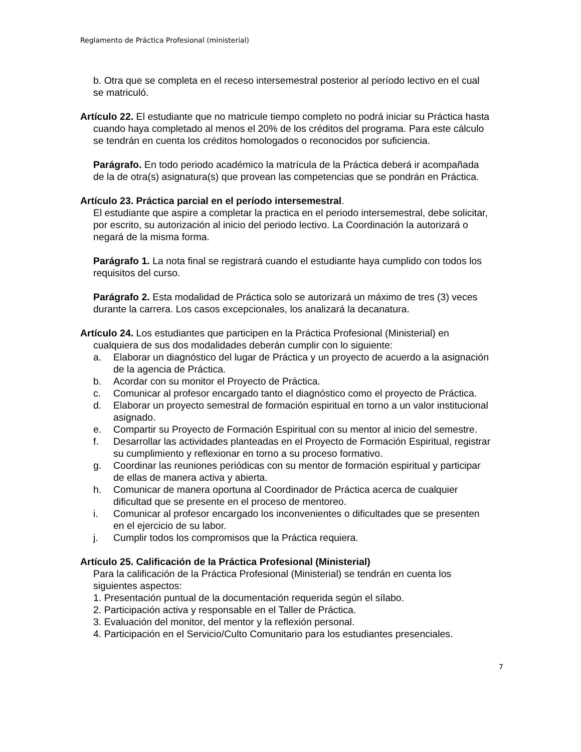Reglamento de Práctica Profesional (ministerial)
b. Otra que se completa en el receso intersemestral posterior al período lectivo en el cual se matriculó.
Artículo 22. El estudiante que no matricule tiempo completo no podrá iniciar su Práctica hasta cuando haya completado al menos el 20% de los créditos del programa. Para este cálculo se tendrán en cuenta los créditos homologados o reconocidos por suficiencia.
Parágrafo. En todo periodo académico la matrícula de la Práctica deberá ir acompañada de la de otra(s) asignatura(s) que provean las competencias que se pondrán en Práctica.
Artículo 23. Práctica parcial en el período intersemestral.
El estudiante que aspire a completar la practica en el periodo intersemestral, debe solicitar, por escrito, su autorización al inicio del periodo lectivo. La Coordinación la autorizará o negará de la misma forma.
Parágrafo 1. La nota final se registrará cuando el estudiante haya cumplido con todos los requisitos del curso.
Parágrafo 2. Esta modalidad de Práctica solo se autorizará un máximo de tres (3) veces durante la carrera. Los casos excepcionales, los analizará la decanatura.
Artículo 24. Los estudiantes que participen en la Práctica Profesional (Ministerial) en cualquiera de sus dos modalidades deberán cumplir con lo siguiente:
a. Elaborar un diagnóstico del lugar de Práctica y un proyecto de acuerdo a la asignación de la agencia de Práctica.
b. Acordar con su monitor el Proyecto de Práctica.
c. Comunicar al profesor encargado tanto el diagnóstico como el proyecto de Práctica.
d. Elaborar un proyecto semestral de formación espiritual en torno a un valor institucional asignado.
e. Compartir su Proyecto de Formación Espiritual con su mentor al inicio del semestre.
f. Desarrollar las actividades planteadas en el Proyecto de Formación Espiritual, registrar su cumplimiento y reflexionar en torno a su proceso formativo.
g. Coordinar las reuniones periódicas con su mentor de formación espiritual y participar de ellas de manera activa y abierta.
h. Comunicar de manera oportuna al Coordinador de Práctica acerca de cualquier dificultad que se presente en el proceso de mentoreo.
i. Comunicar al profesor encargado los inconvenientes o dificultades que se presenten en el ejercicio de su labor.
j. Cumplir todos los compromisos que la Práctica requiera.
Artículo 25. Calificación de la Práctica Profesional (Ministerial)
Para la calificación de la Práctica Profesional (Ministerial) se tendrán en cuenta los siguientes aspectos:
1. Presentación puntual de la documentación requerida según el sílabo.
2. Participación activa y responsable en el Taller de Práctica.
3. Evaluación del monitor, del mentor y la reflexión personal.
4. Participación en el Servicio/Culto Comunitario para los estudiantes presenciales.
7